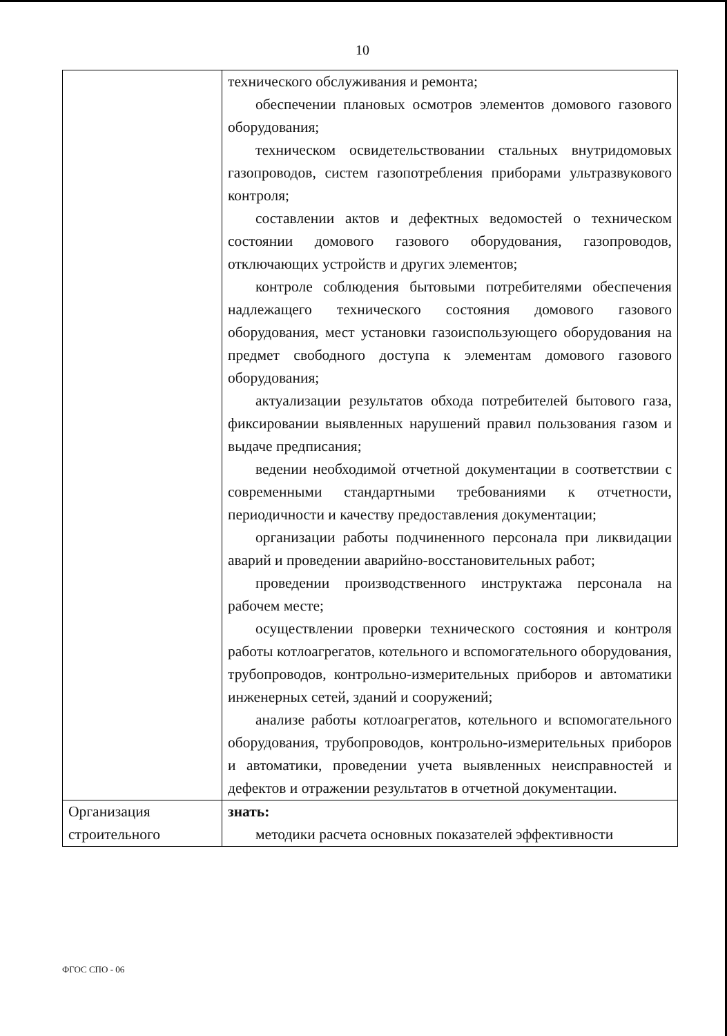10
| | технического обслуживания и ремонта; обеспечении плановых осмотров элементов домового газового оборудования; техническом освидетельствовании стальных внутридомовых газопроводов, систем газопотребления приборами ультразвукового контроля; составлении актов и дефектных ведомостей о техническом состоянии домового газового оборудования, газопроводов, отключающих устройств и других элементов; контроле соблюдения бытовыми потребителями обеспечения надлежащего технического состояния домового газового оборудования, мест установки газоиспользующего оборудования на предмет свободного доступа к элементам домового газового оборудования; актуализации результатов обхода потребителей бытового газа, фиксировании выявленных нарушений правил пользования газом и выдаче предписания; ведении необходимой отчетной документации в соответствии с современными стандартными требованиями к отчетности, периодичности и качеству предоставления документации; организации работы подчиненного персонала при ликвидации аварий и проведении аварийно-восстановительных работ; проведении производственного инструктажа персонала на рабочем месте; осуществлении проверки технического состояния и контроля работы котлоагрегатов, котельного и вспомогательного оборудования, трубопроводов, контрольно-измерительных приборов и автоматики инженерных сетей, зданий и сооружений; анализе работы котлоагрегатов, котельного и вспомогательного оборудования, трубопроводов, контрольно-измерительных приборов и автоматики, проведении учета выявленных неисправностей и дефектов и отражении результатов в отчетной документации. |
| Организация строительного | знать: методики расчета основных показателей эффективности |
ФГОС СПО - 06